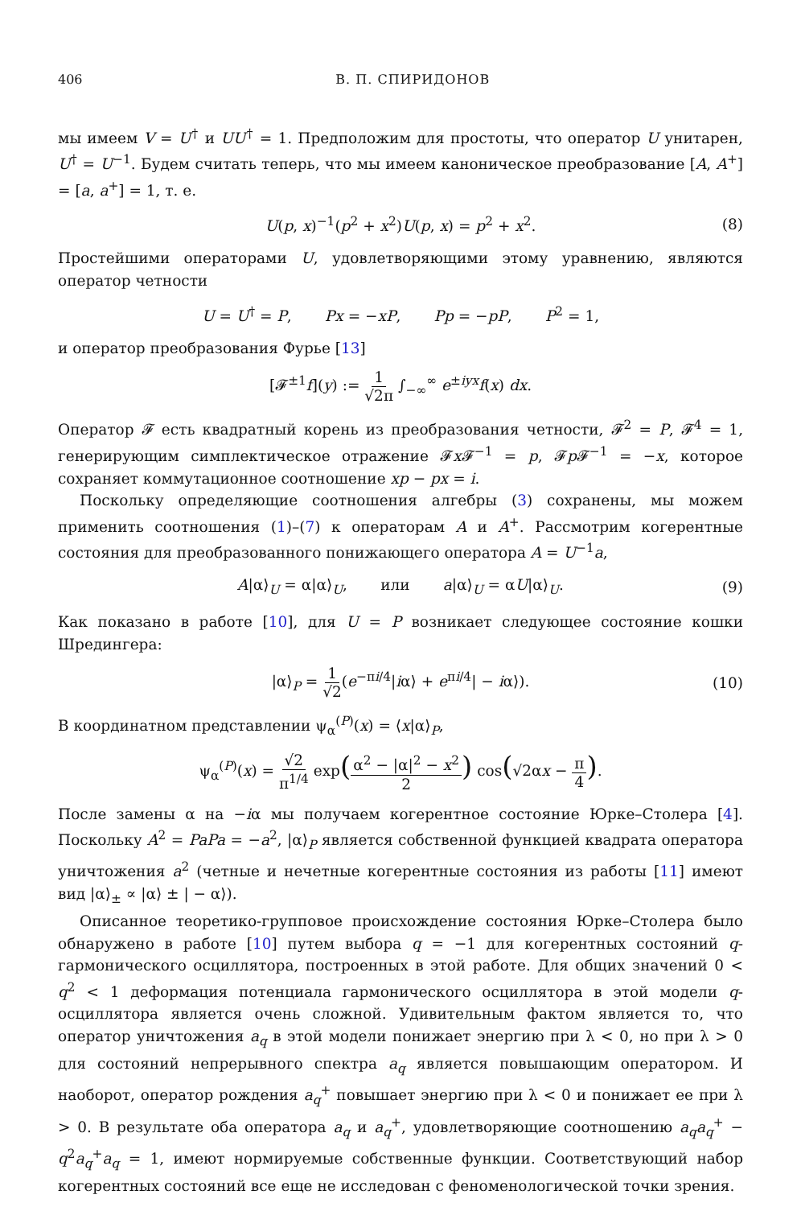406 В. П. СПИРИДОНОВ
мы имеем V = U<sup>†</sup> и UU<sup>†</sup> = 1. Предположим для простоты, что оператор U унитарен, U<sup>†</sup> = U<sup>−1</sup>. Будем считать теперь, что мы имеем каноническое преобразование [A, A<sup>+</sup>] = [a, a<sup>+</sup>] = 1, т. е.
U(p, x)<sup>−1</sup>(p<sup>2</sup> + x<sup>2</sup>)U(p, x) = p<sup>2</sup> + x<sup>2</sup>. (8)
Простейшими операторами U, удовлетворяющими этому уравнению, являются оператор четности
U = U<sup>†</sup> = P, Px = −xP, Pp = −pP, P<sup>2</sup> = 1,
и оператор преобразования Фурье [13]
[𝓕<sup>±1</sup>f](y) := 1 √2π ∫<sub>−∞</sub><sup>∞</sup> e<sup>±iyx</sup>f(x) dx.
Оператор 𝓕 есть квадратный корень из преобразования четности, 𝓕<sup>2</sup> = P, 𝓕<sup>4</sup> = 1, генерирующим симплектическое отражение 𝓕x 𝓕<sup>−1</sup> = p, 𝓕p 𝓕<sup>−1</sup> = −x, которое сохраняет коммутационное соотношение xp − px = i.
Поскольку определяющие соотношения алгебры (3) сохранены, мы можем применить соотношения (1)–(7) к операторам A и A<sup>+</sup>. Рассмотрим когерентные состояния для преобразованного понижающего оператора A = U<sup>−1</sup>a,
A|α⟩<sub>U</sub> = α|α⟩<sub>U</sub>, или a|α⟩<sub>U</sub> = αU|α⟩<sub>U</sub>. (9)
Как показано в работе [10], для U = P возникает следующее состояние кошки Шредингера:
|α⟩<sub>P</sub> = 1 √2(e<sup>−πi/4</sup>|iα⟩ + e<sup>πi/4</sup>| − iα⟩). (10)
В координатном представлении ψ<sub>α</sub><sup>(P)</sup>(x) = ⟨x|α⟩<sub>P</sub>,
ψ<sub>α</sub><sup>(P)</sup>(x) = √2 π<sup>1/4</sup> exp(α<sup>2</sup> − |α|<sup>2</sup> − x<sup>2</sup> 2) cos(√2αx − π 4).
После замены α на −iα мы получаем когерентное состояние Юрке–Столера [4]. Поскольку A<sup>2</sup> = PaPa = −a<sup>2</sup>, |α⟩<sub>P</sub> является собственной функцией квадрата оператора уничтожения a<sup>2</sup> (четные и нечетные когерентные состояния из работы [11] имеют вид |α⟩<sub>±</sub> ∝ |α⟩ ± | − α⟩).
Описанное теоретико-групповое происхождение состояния Юрке–Столера было обнаружено в работе [10] путем выбора q = −1 для когерентных состояний q-гармонического осциллятора, построенных в этой работе. Для общих значений 0 < q<sup>2</sup> < 1 деформация потенциала гармонического осциллятора в этой модели q-осциллятора является очень сложной. Удивительным фактом является то, что оператор уничтожения a<sub>q</sub> в этой модели понижает энергию при λ < 0, но при λ > 0 для состояний непрерывного спектра a<sub>q</sub> является повышающим оператором. И наоборот, оператор рождения a<sub>q</sub><sup>+</sup> повышает энергию при λ < 0 и понижает ее при λ > 0. В результате оба оператора a<sub>q</sub> и a<sub>q</sub><sup>+</sup>, удовлетворяющие соотношению a<sub>q</sub>a<sub>q</sub><sup>+</sup> − q<sup>2</sup>a<sub>q</sub><sup>+</sup>a<sub>q</sub> = 1, имеют нормируемые собственные функции. Соответствующий набор когерентных состояний все еще не исследован с феноменологической точки зрения.